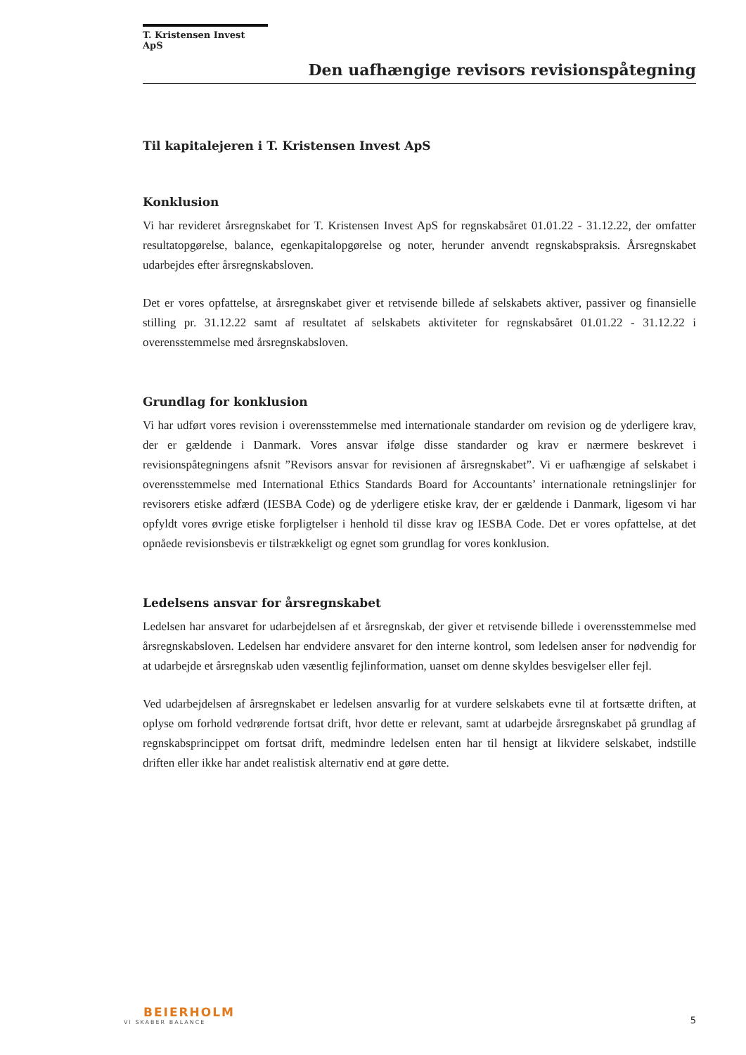T. Kristensen Invest ApS
Den uafhængige revisors revisionspåtegning
Til kapitalejeren i T. Kristensen Invest ApS
Konklusion
Vi har revideret årsregnskabet for T. Kristensen Invest ApS for regnskabsåret 01.01.22 - 31.12.22, der omfatter resultatopgørelse, balance, egenkapitalopgørelse og noter, herunder anvendt regnskabspraksis. Årsregnskabet udarbejdes efter årsregnskabsloven.
Det er vores opfattelse, at årsregnskabet giver et retvisende billede af selskabets aktiver, passiver og finansielle stilling pr. 31.12.22 samt af resultatet af selskabets aktiviteter for regnskabsåret 01.01.22 - 31.12.22 i overensstemmelse med årsregnskabsloven.
Grundlag for konklusion
Vi har udført vores revision i overensstemmelse med internationale standarder om revision og de yderligere krav, der er gældende i Danmark. Vores ansvar ifølge disse standarder og krav er nærmere beskrevet i revisionspåtegningens afsnit ”Revisors ansvar for revisionen af årsregnskabet”. Vi er uafhængige af selskabet i overensstemmelse med International Ethics Standards Board for Accountants’ internationale retningslinjer for revisorers etiske adfærd (IESBA Code) og de yderligere etiske krav, der er gældende i Danmark, ligesom vi har opfyldt vores øvrige etiske forpligtelser i henhold til disse krav og IESBA Code. Det er vores opfattelse, at det opnåede revisionsbevis er tilstrækkeligt og egnet som grundlag for vores konklusion.
Ledelsens ansvar for årsregnskabet
Ledelsen har ansvaret for udarbejdelsen af et årsregnskab, der giver et retvisende billede i overensstemmelse med årsregnskabsloven. Ledelsen har endvidere ansvaret for den interne kontrol, som ledelsen anser for nødvendig for at udarbejde et årsregnskab uden væsentlig fejlinformation, uanset om denne skyldes besvigelser eller fejl.
Ved udarbejdelsen af årsregnskabet er ledelsen ansvarlig for at vurdere selskabets evne til at fortsætte driften, at oplyse om forhold vedrørende fortsat drift, hvor dette er relevant, samt at udarbejde årsregnskabet på grundlag af regnskabsprincippet om fortsat drift, medmindre ledelsen enten har til hensigt at likvidere selskabet, indstille driften eller ikke har andet realistisk alternativ end at gøre dette.
BEIERHOLM
VI SKABER BALANCE
5